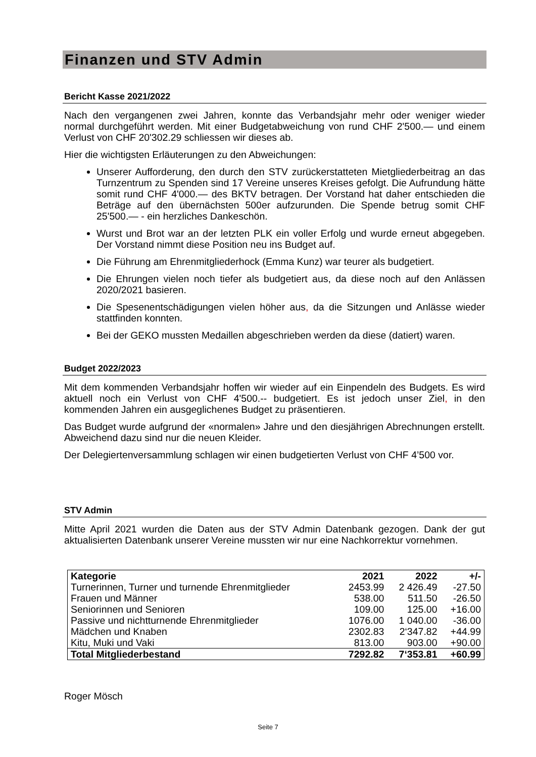Finanzen und STV Admin
Bericht Kasse 2021/2022
Nach den vergangenen zwei Jahren, konnte das Verbandsjahr mehr oder weniger wieder normal durchgeführt werden. Mit einer Budgetabweichung von rund CHF 2'500.— und einem Verlust von CHF 20'302.29 schliessen wir dieses ab.
Hier die wichtigsten Erläuterungen zu den Abweichungen:
Unserer Aufforderung, den durch den STV zurückerstatteten Mietgliederbeitrag an das Turnzentrum zu Spenden sind 17 Vereine unseres Kreises gefolgt. Die Aufrundung hätte somit rund CHF 4'000.— des BKTV betragen. Der Vorstand hat daher entschieden die Beträge auf den übernächsten 500er aufzurunden. Die Spende betrug somit CHF 25'500.— - ein herzliches Dankeschön.
Wurst und Brot war an der letzten PLK ein voller Erfolg und wurde erneut abgegeben. Der Vorstand nimmt diese Position neu ins Budget auf.
Die Führung am Ehrenmitgliederhock (Emma Kunz) war teurer als budgetiert.
Die Ehrungen vielen noch tiefer als budgetiert aus, da diese noch auf den Anlässen 2020/2021 basieren.
Die Spesenentschädigungen vielen höher aus, da die Sitzungen und Anlässe wieder stattfinden konnten.
Bei der GEKO mussten Medaillen abgeschrieben werden da diese (datiert) waren.
Budget 2022/2023
Mit dem kommenden Verbandsjahr hoffen wir wieder auf ein Einpendeln des Budgets. Es wird aktuell noch ein Verlust von CHF 4'500.-- budgetiert. Es ist jedoch unser Ziel, in den kommenden Jahren ein ausgeglichenes Budget zu präsentieren.
Das Budget wurde aufgrund der «normalen» Jahre und den diesjährigen Abrechnungen erstellt. Abweichend dazu sind nur die neuen Kleider.
Der Delegiertenversammlung schlagen wir einen budgetierten Verlust von CHF 4’500 vor.
STV Admin
Mitte April 2021 wurden die Daten aus der STV Admin Datenbank gezogen. Dank der gut aktualisierten Datenbank unserer Vereine mussten wir nur eine Nachkorrektur vornehmen.
| Kategorie | 2021 | 2022 | +/- |
| --- | --- | --- | --- |
| Turnerinnen, Turner und turnende Ehrenmitglieder | 2453.99 | 2 426.49 | -27.50 |
| Frauen und Männer | 538.00 | 511.50 | -26.50 |
| Seniorinnen und Senioren | 109.00 | 125.00 | +16.00 |
| Passive und nichtturnende Ehrenmitglieder | 1076.00 | 1 040.00 | -36.00 |
| Mädchen und Knaben | 2302.83 | 2‘347.82 | +44.99 |
| Kitu, Muki und Vaki | 813.00 | 903.00 | +90.00 |
| Total Mitgliederbestand | 7292.82 | 7‘353.81 | +60.99 |
Roger Mösch
Seite 7